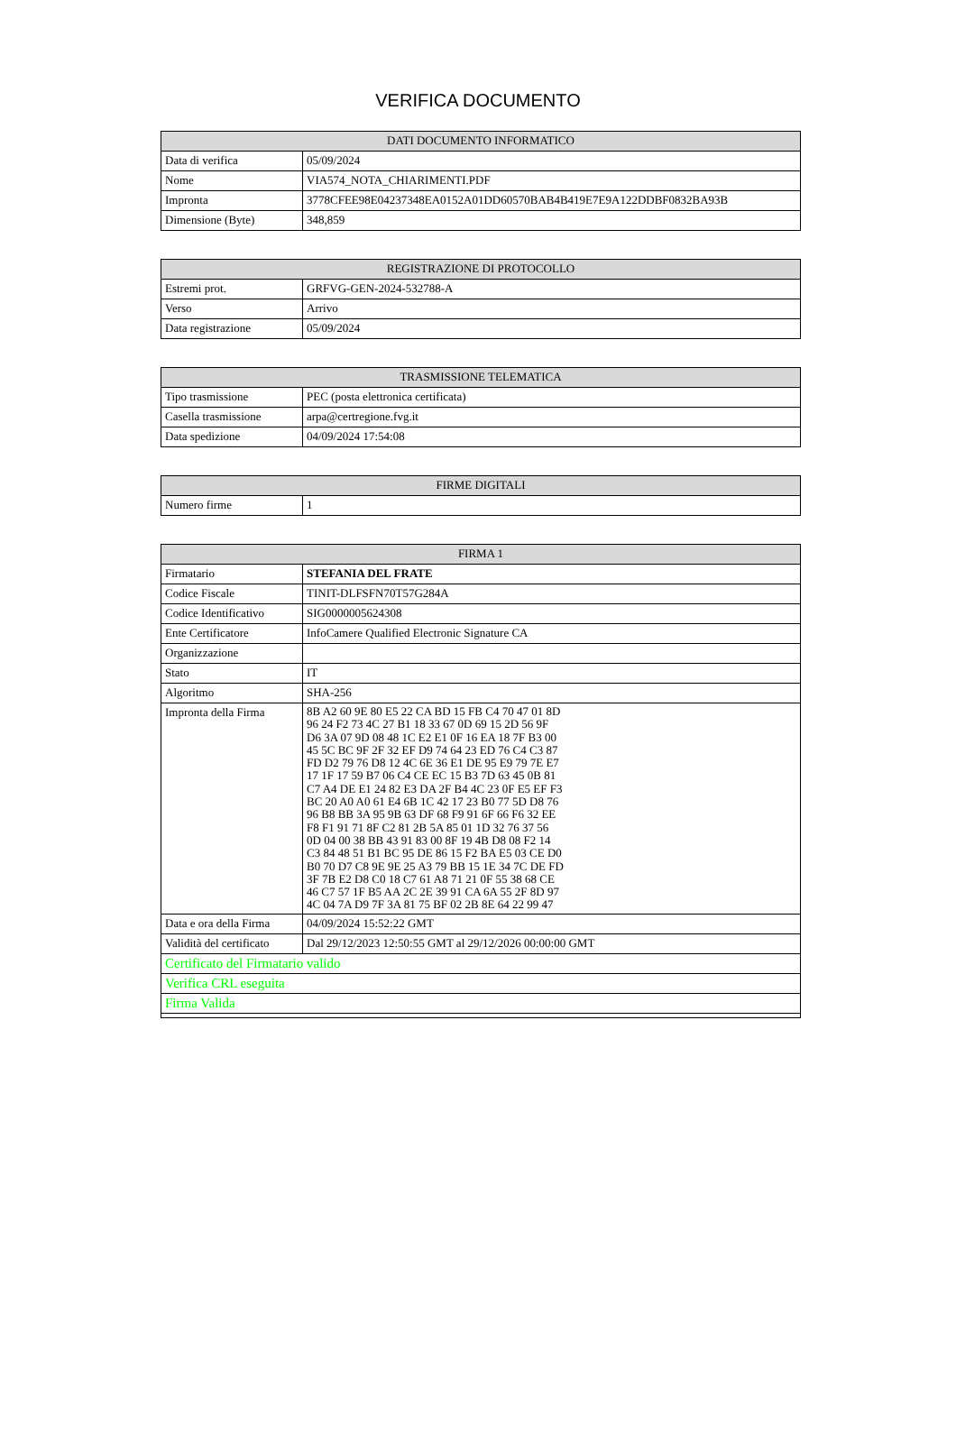VERIFICA DOCUMENTO
| DATI DOCUMENTO INFORMATICO | |
| --- | --- |
| Data di verifica | 05/09/2024 |
| Nome | VIA574_NOTA_CHIARIMENTI.PDF |
| Impronta | 3778CFEE98E04237348EA0152A01DD60570BAB4B419E7E9A122DDBF0832BA93B |
| Dimensione (Byte) | 348,859 |
| REGISTRAZIONE DI PROTOCOLLO | |
| --- | --- |
| Estremi prot. | GRFVG-GEN-2024-532788-A |
| Verso | Arrivo |
| Data registrazione | 05/09/2024 |
| TRASMISSIONE TELEMATICA | |
| --- | --- |
| Tipo trasmissione | PEC (posta elettronica certificata) |
| Casella trasmissione | arpa@certregione.fvg.it |
| Data spedizione | 04/09/2024 17:54:08 |
| FIRME DIGITALI | |
| --- | --- |
| Numero firme | 1 |
| FIRMA 1 | |
| --- | --- |
| Firmatario | STEFANIA DEL FRATE |
| Codice Fiscale | TINIT-DLFSFN70T57G284A |
| Codice Identificativo | SIG0000005624308 |
| Ente Certificatore | InfoCamere Qualified Electronic Signature CA |
| Organizzazione | |
| Stato | IT |
| Algoritmo | SHA-256 |
| Impronta della Firma | 8B A2 60 9E 80 E5 22 CA BD 15 FB C4 70 47 01 8D 96 24 F2 73 4C 27 B1 18 33 67 0D 69 15 2D 56 9F D6 3A 07 9D 08 48 1C E2 E1 0F 16 EA 18 7F B3 00 45 5C BC 9F 2F 32 EF D9 74 64 23 ED 76 C4 C3 87 FD D2 79 76 D8 12 4C 6E 36 E1 DE 95 E9 79 7E E7 17 1F 17 59 B7 06 C4 CE EC 15 B3 7D 63 45 0B 81 C7 A4 DE E1 24 82 E3 DA 2F B4 4C 23 0F E5 EF F3 BC 20 A0 A0 61 E4 6B 1C 42 17 23 B0 77 5D D8 76 96 B8 BB 3A 95 9B 63 DF 68 F9 91 6F 66 F6 32 EE F8 F1 91 71 8F C2 81 2B 5A 85 01 1D 32 76 37 56 0D 04 00 38 BB 43 91 83 00 8F 19 4B D8 08 F2 14 C3 84 48 51 B1 BC 95 DE 86 15 F2 BA E5 03 CE D0 B0 70 D7 C8 9E 9E 25 A3 79 BB 15 1E 34 7C DE FD 3F 7B E2 D8 C0 18 C7 61 A8 71 21 0F 55 38 68 CE 46 C7 57 1F B5 AA 2C 2E 39 91 CA 6A 55 2F 8D 97 4C 04 7A D9 7F 3A 81 75 BF 02 2B 8E 64 22 99 47 |
| Data e ora della Firma | 04/09/2024 15:52:22 GMT |
| Validità del certificato | Dal 29/12/2023 12:50:55 GMT al 29/12/2026 00:00:00 GMT |
| Certificato del Firmatario valido | |
| Verifica CRL eseguita | |
| Firma Valida | |